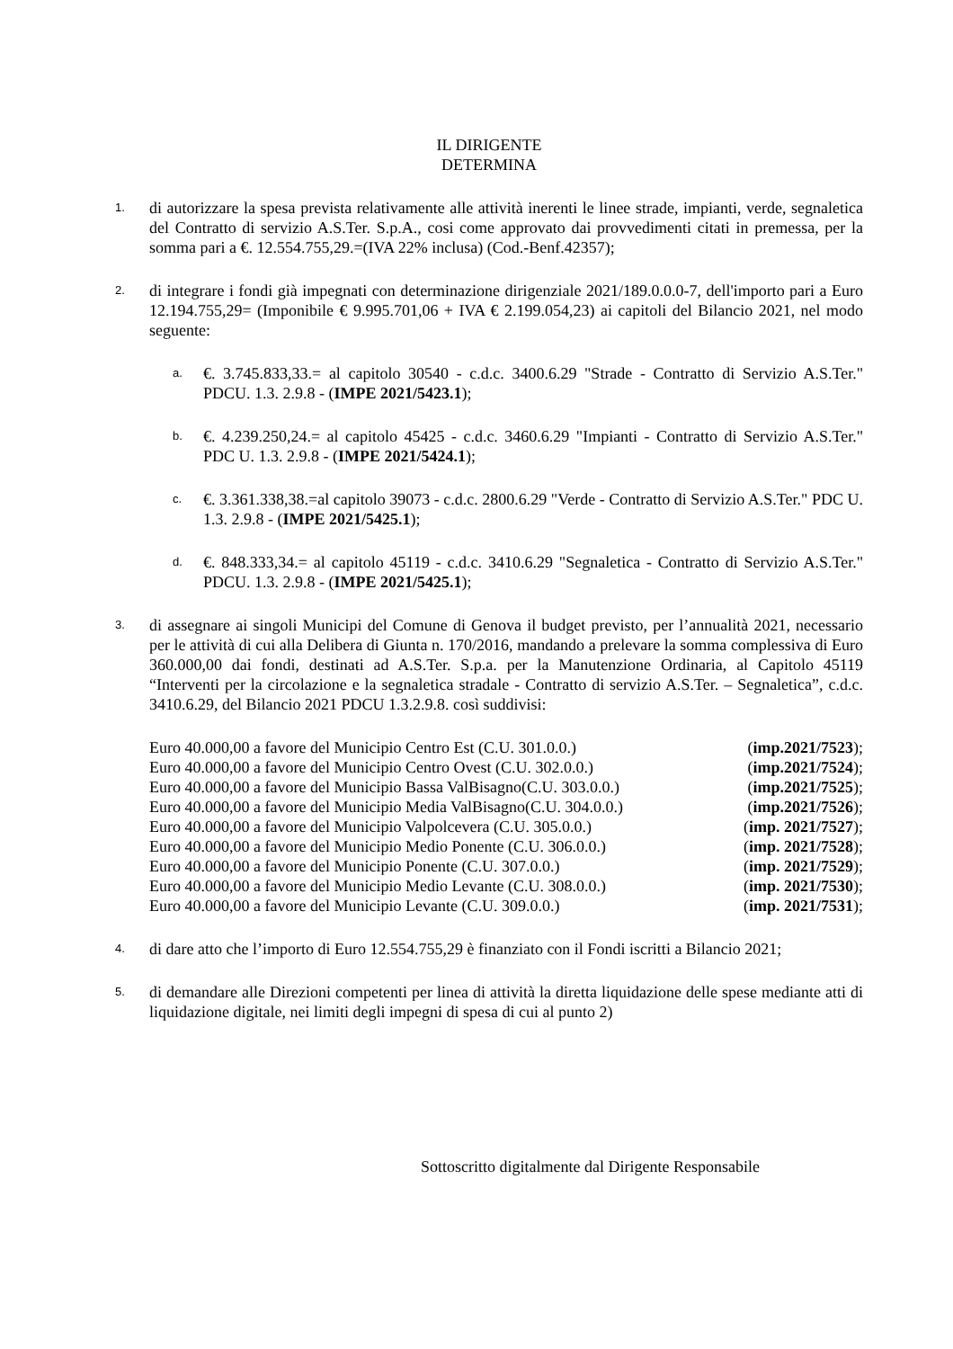IL DIRIGENTE
DETERMINA
1.
di autorizzare la spesa prevista relativamente alle attività inerenti le linee strade, impianti, verde, segnaletica del Contratto di servizio A.S.Ter. S.p.A., cosi come approvato dai provvedimenti citati in premessa, per la somma pari a €. 12.554.755,29.=(IVA 22% inclusa) (Cod.-Benf.42357);
2.
di integrare i fondi già impegnati con determinazione dirigenziale 2021/189.0.0.0-7, dell'importo pari a Euro 12.194.755,29= (Imponibile € 9.995.701,06 + IVA € 2.199.054,23) ai capitoli del Bilancio 2021, nel modo seguente:
a.
€. 3.745.833,33.= al capitolo 30540 - c.d.c. 3400.6.29 "Strade - Contratto di Servizio A.S.Ter." PDCU. 1.3. 2.9.8 - (IMPE 2021/5423.1);
b.
€. 4.239.250,24.= al capitolo 45425 - c.d.c. 3460.6.29 "Impianti - Contratto di Servizio A.S.Ter." PDC U. 1.3. 2.9.8 - (IMPE 2021/5424.1);
c.
€. 3.361.338,38.=al capitolo 39073 - c.d.c. 2800.6.29 "Verde - Contratto di Servizio A.S.Ter." PDC U. 1.3. 2.9.8 - (IMPE 2021/5425.1);
d.
€. 848.333,34.= al capitolo 45119 - c.d.c. 3410.6.29 "Segnaletica - Contratto di Servizio A.S.Ter." PDCU. 1.3. 2.9.8 - (IMPE 2021/5425.1);
3.
di assegnare ai singoli Municipi del Comune di Genova il budget previsto, per l’annualità 2021, necessario per le attività di cui alla Delibera di Giunta n. 170/2016, mandando a prelevare la somma complessiva di Euro 360.000,00 dai fondi, destinati ad A.S.Ter. S.p.a. per la Manutenzione Ordinaria, al Capitolo 45119 “Interventi per la circolazione e la segnaletica stradale - Contratto di servizio A.S.Ter. – Segnaletica”, c.d.c. 3410.6.29, del Bilancio 2021 PDCU 1.3.2.9.8. così suddivisi:
Euro 40.000,00 a favore del Municipio Centro Est (C.U. 301.0.0.) (imp.2021/7523);
Euro 40.000,00 a favore del Municipio Centro Ovest (C.U. 302.0.0.) (imp.2021/7524);
Euro 40.000,00 a favore del Municipio Bassa ValBisagno(C.U. 303.0.0.) (imp.2021/7525);
Euro 40.000,00 a favore del Municipio Media ValBisagno(C.U. 304.0.0.) (imp.2021/7526);
Euro 40.000,00 a favore del Municipio Valpolcevera (C.U. 305.0.0.) (imp. 2021/7527);
Euro 40.000,00 a favore del Municipio Medio Ponente (C.U. 306.0.0.) (imp. 2021/7528);
Euro 40.000,00 a favore del Municipio Ponente (C.U. 307.0.0.) (imp. 2021/7529);
Euro 40.000,00 a favore del Municipio Medio Levante (C.U. 308.0.0.) (imp. 2021/7530);
Euro 40.000,00 a favore del Municipio Levante (C.U. 309.0.0.) (imp. 2021/7531);
4.
di dare atto che l’importo di Euro 12.554.755,29 è finanziato con il Fondi iscritti a Bilancio 2021;
5.
di demandare alle Direzioni competenti per linea di attività la diretta liquidazione delle spese mediante atti di liquidazione digitale, nei limiti degli impegni di spesa di cui al punto 2)
Sottoscritto digitalmente dal Dirigente Responsabile